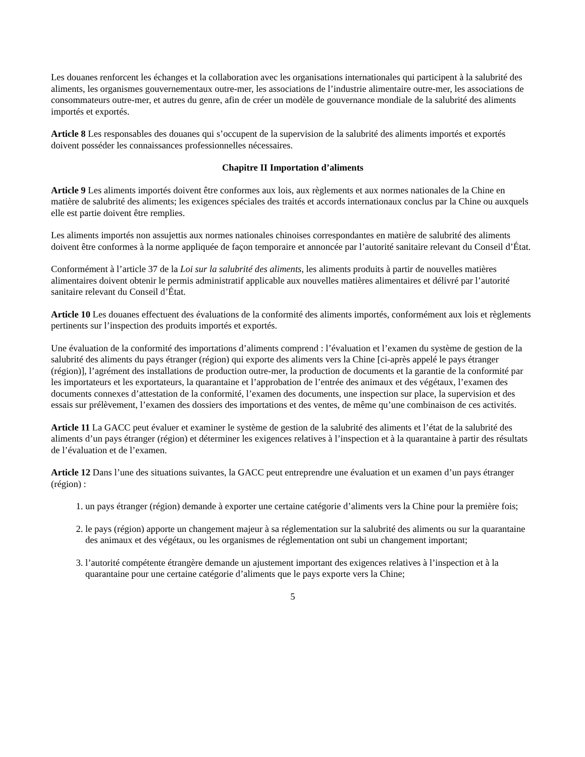Les douanes renforcent les échanges et la collaboration avec les organisations internationales qui participent à la salubrité des aliments, les organismes gouvernementaux outre-mer, les associations de l’industrie alimentaire outre-mer, les associations de consommateurs outre-mer, et autres du genre, afin de créer un modèle de gouvernance mondiale de la salubrité des aliments importés et exportés.
Article 8 Les responsables des douanes qui s’occupent de la supervision de la salubrité des aliments importés et exportés doivent posséder les connaissances professionnelles nécessaires.
Chapitre II Importation d’aliments
Article 9 Les aliments importés doivent être conformes aux lois, aux règlements et aux normes nationales de la Chine en matière de salubrité des aliments; les exigences spéciales des traités et accords internationaux conclus par la Chine ou auxquels elle est partie doivent être remplies.
Les aliments importés non assujettis aux normes nationales chinoises correspondantes en matière de salubrité des aliments doivent être conformes à la norme appliquée de façon temporaire et annoncée par l’autorité sanitaire relevant du Conseil d’État.
Conformément à l’article 37 de la Loi sur la salubrité des aliments, les aliments produits à partir de nouvelles matières alimentaires doivent obtenir le permis administratif applicable aux nouvelles matières alimentaires et délivré par l’autorité sanitaire relevant du Conseil d’État.
Article 10 Les douanes effectuent des évaluations de la conformité des aliments importés, conformément aux lois et règlements pertinents sur l’inspection des produits importés et exportés.
Une évaluation de la conformité des importations d’aliments comprend : l’évaluation et l’examen du système de gestion de la salubrité des aliments du pays étranger (région) qui exporte des aliments vers la Chine [ci-après appelé le pays étranger (région)], l’agrément des installations de production outre-mer, la production de documents et la garantie de la conformité par les importateurs et les exportateurs, la quarantaine et l’approbation de l’entrée des animaux et des végétaux, l’examen des documents connexes d’attestation de la conformité, l’examen des documents, une inspection sur place, la supervision et des essais sur prélèvement, l’examen des dossiers des importations et des ventes, de même qu’une combinaison de ces activités.
Article 11 La GACC peut évaluer et examiner le système de gestion de la salubrité des aliments et l’état de la salubrité des aliments d’un pays étranger (région) et déterminer les exigences relatives à l’inspection et à la quarantaine à partir des résultats de l’évaluation et de l’examen.
Article 12 Dans l’une des situations suivantes, la GACC peut entreprendre une évaluation et un examen d’un pays étranger (région) :
1. un pays étranger (région) demande à exporter une certaine catégorie d’aliments vers la Chine pour la première fois;
2. le pays (région) apporte un changement majeur à sa réglementation sur la salubrité des aliments ou sur la quarantaine des animaux et des végétaux, ou les organismes de réglementation ont subi un changement important;
3. l’autorité compétente étrangère demande un ajustement important des exigences relatives à l’inspection et à la quarantaine pour une certaine catégorie d’aliments que le pays exporte vers la Chine;
5